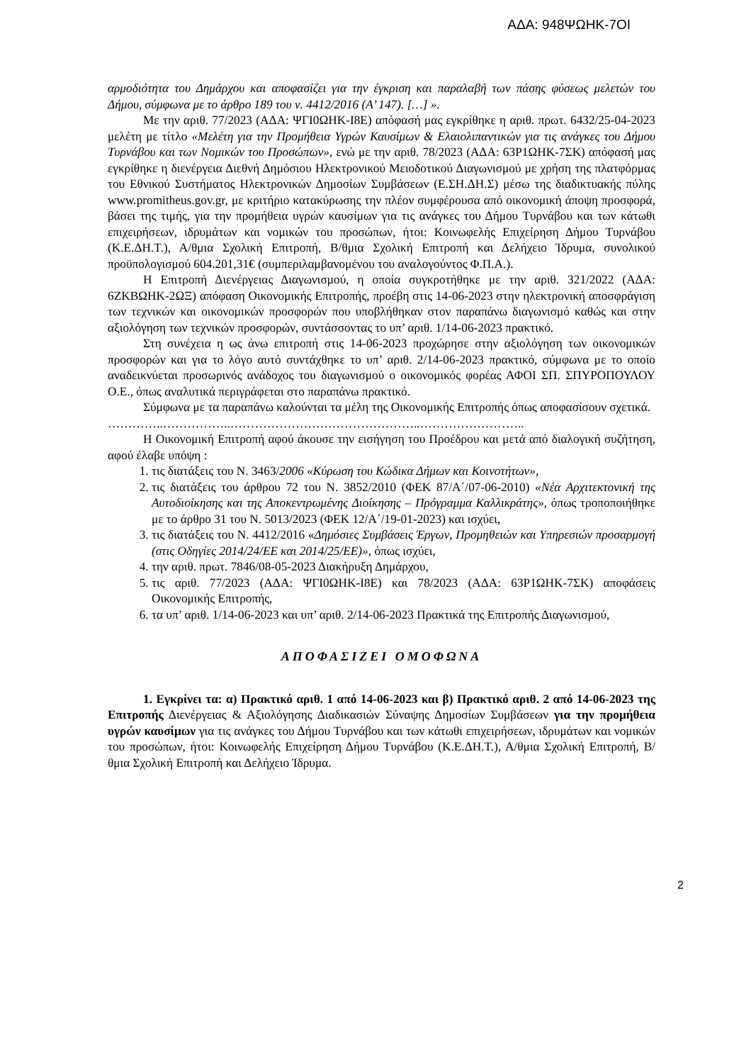ΑΔΑ: 948ΨΩΗΚ-7ΟΙ
αρμοδιότητα του Δημάρχου και αποφασίζει για την έγκριση και παραλαβή των πάσης φύσεως μελετών του Δήμου, σύμφωνα με το άρθρο 189 του ν. 4412/2016 (Α’ 147). […] ».
Με την αριθ. 77/2023 (ΑΔΑ: ΨΓΙ0ΩΗΚ-Ι8Ε) απόφασή μας εγκρίθηκε η αριθ. πρωτ. 6432/25-04-2023 μελέτη με τίτλο «Μελέτη για την Προμήθεια Υγρών Καυσίμων & Ελαιολιπαντικών για τις ανάγκες του Δήμου Τυρνάβου και των Νομικών του Προσώπων», ενώ με την αριθ. 78/2023 (ΑΔΑ: 63Ρ1ΩΗΚ-7ΣΚ) απόφασή μας εγκρίθηκε η διενέργεια Διεθνή Δημόσιου Ηλεκτρονικού Μειοδοτικού Διαγωνισμού με χρήση της πλατφόρμας του Εθνικού Συστήματος Ηλεκτρονικών Δημοσίων Συμβάσεων (Ε.ΣΗ.ΔΗ.Σ) μέσω της διαδικτυακής πύλης www.promitheus.gov.gr, με κριτήριο κατακύρωσης την πλέον συμφέρουσα από οικονομική άποψη προσφορά, βάσει της τιμής, για την προμήθεια υγρών καυσίμων για τις ανάγκες του Δήμου Τυρνάβου και των κάτωθι επιχειρήσεων, ιδρυμάτων και νομικών του προσώπων, ήτοι: Κοινωφελής Επιχείρηση Δήμου Τυρνάβου (Κ.Ε.ΔΗ.Τ.), Α/θμια Σχολική Επιτροπή, Β/θμια Σχολική Επιτροπή και Δελήχειο Ίδρυμα, συνολικού προϋπολογισμού 604.201,31€ (συμπεριλαμβανομένου του αναλογούντος Φ.Π.Α.).
Η Επιτροπή Διενέργειας Διαγωνισμού, η οποία συγκροτήθηκε με την αριθ. 321/2022 (ΑΔΑ: 6ΖΚΒΩΗΚ-2ΩΞ) απόφαση Οικονομικής Επιτροπής, προέβη στις 14-06-2023 στην ηλεκτρονική αποσφράγιση των τεχνικών και οικονομικών προσφορών που υποβλήθηκαν στον παραπάνω διαγωνισμό καθώς και στην αξιολόγηση των τεχνικών προσφορών, συντάσσοντας το υπ’ αριθ. 1/14-06-2023 πρακτικό.
Στη συνέχεια η ως άνω επιτροπή στις 14-06-2023 προχώρησε στην αξιολόγηση των οικονομικών προσφορών και για το λόγο αυτό συντάχθηκε το υπ’ αριθ. 2/14-06-2023 πρακτικό, σύμφωνα με το οποίο αναδεικνύεται προσωρινός ανάδοχος του διαγωνισμού ο οικονομικός φορέας ΑΦΟΙ ΣΠ. ΣΠΥΡΟΠΟΥΛΟΥ Ο.Ε., όπως αναλυτικά περιγράφεται στο παραπάνω πρακτικό.
Σύμφωνα με τα παραπάνω καλούνται τα μέλη της Οικονομικής Επιτροπής όπως αποφασίσουν σχετικά.
…………..……………..………………………………………..……………………..
Η Οικονομική Επιτροπή αφού άκουσε την εισήγηση του Προέδρου και μετά από διαλογική συζήτηση, αφού έλαβε υπόψη :
1. τις διατάξεις του Ν. 3463/2006 «Κύρωση του Κώδικα Δήμων και Κοινοτήτων»,
2. τις διατάξεις του άρθρου 72 του Ν. 3852/2010 (ΦΕΚ 87/Α΄/07-06-2010) «Νέα Αρχιτεκτονική της Αυτοδιοίκησης και της Αποκεντρωμένης Διοίκησης – Πρόγραμμα Καλλικράτης», όπως τροποποιήθηκε με το άρθρο 31 του Ν. 5013/2023 (ΦΕΚ 12/Α΄/19-01-2023) και ισχύει,
3. τις διατάξεις του Ν. 4412/2016 «Δημόσιες Συμβάσεις Έργων, Προμηθειών και Υπηρεσιών προσαρμογή (στις Οδηγίες 2014/24/ΕΕ και 2014/25/ΕΕ)», όπως ισχύει,
4. την αριθ. πρωτ. 7846/08-05-2023 Διακήρυξη Δημάρχου,
5. τις αριθ. 77/2023 (ΑΔΑ: ΨΓΙ0ΩΗΚ-Ι8Ε) και 78/2023 (ΑΔΑ: 63Ρ1ΩΗΚ-7ΣΚ) αποφάσεις Οικονομικής Επιτροπής,
6. τα υπ’ αριθ. 1/14-06-2023 και υπ’ αριθ. 2/14-06-2023 Πρακτικά της Επιτροπής Διαγωνισμού,
ΑΠΟΦΑΣΙΖΕΙ ΟΜΟΦΩΝΑ
1. Εγκρίνει τα: α) Πρακτικό αριθ. 1 από 14-06-2023 και β) Πρακτικό αριθ. 2 από 14-06-2023 της Επιτροπής Διενέργειας & Αξιολόγησης Διαδικασιών Σύναψης Δημοσίων Συμβάσεων για την προμήθεια υγρών καυσίμων για τις ανάγκες του Δήμου Τυρνάβου και των κάτωθι επιχειρήσεων, ιδρυμάτων και νομικών του προσώπων, ήτοι: Κοινωφελής Επιχείρηση Δήμου Τυρνάβου (Κ.Ε.ΔΗ.Τ.), Α/θμια Σχολική Επιτροπή, Β/θμια Σχολική Επιτροπή και Δελήχειο Ίδρυμα.
2